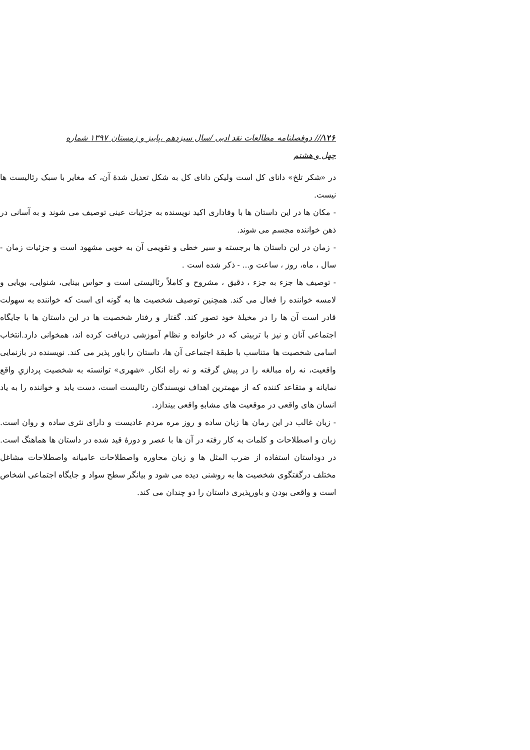۱۲۶/// دوفصلنامه مطالعات نقد ادبی /سال سیزدهم ،پاییز و زمستان ۱۳۹۷ شماره چهل و هشتم
در «شکر تلخ» دانای کل است ولیکن دانای کل به شکل تعدیل شدهٔ آن، که مغایر با سبک رئالیست ها نیست.
- مکان ها در این داستان ها با وفاداری اکید نویسنده به جزئیات عینی توصیف می شوند و به آسانی در ذهن خواننده مجسم می شوند.
- زمان در این داستان ها برجسته و سیر خطی و تقویمی آن به خوبی مشهود است و جزئیات زمان - سال ، ماه، روز ، ساعت و... - ذکر شده است .
- توصیف ها جزء به جزء ، دقیق ، مشروح و کاملاً رئالیستی است و حواس بینایی، شنوایی، بویایی و لامسه خواننده را فعال می کند. همچنین توصیف شخصیت ها به گونه ای است که خواننده به سهولت قادر است آن ها را در مخیلهٔ خود تصور کند. گفتار و رفتار شخصیت ها در این داستان ها با جایگاه اجتماعی آنان و نیز با تربیتی که در خانواده و نظام آموزشی دریافت کرده اند، همخوانی دارد.انتخاب اسامی شخصیت ها متناسب با طبقهٔ اجتماعی آن ها، داستان را باور پذیر می کند. نویسنده در بازنمایی واقعیت، نه راه مبالغه را در پیش گرفته و نه راه انکار. «شهری» توانسته به شخصیت پردازیِ واقع نمایانه و متقاعد کننده که از مهمترین اهداف نویسندگان رئالیست است، دست یابد و خواننده را به یاد انسان های واقعی در موقعیت های مشابهِ واقعی بیندازد.
- زبان غالب در این رمان ها زبان ساده و روز مره مردم عادیست و دارای نثری ساده و روان است. زبان و اصطلاحات و کلمات به کار رفته در آن ها با عصر و دورهٔ قید شده در داستان ها هماهنگ است. در دوداستان استفاده از ضرب المثل ها و زبان محاوره واصطلاحات عامیانه واصطلاحات مشاغل مختلف درگفتگوی شخصیت ها به روشنی دیده می شود و بیانگر سطح سواد و جایگاه اجتماعی اشخاص است و واقعی بودن و باورپذیری داستان را دو چندان می کند.